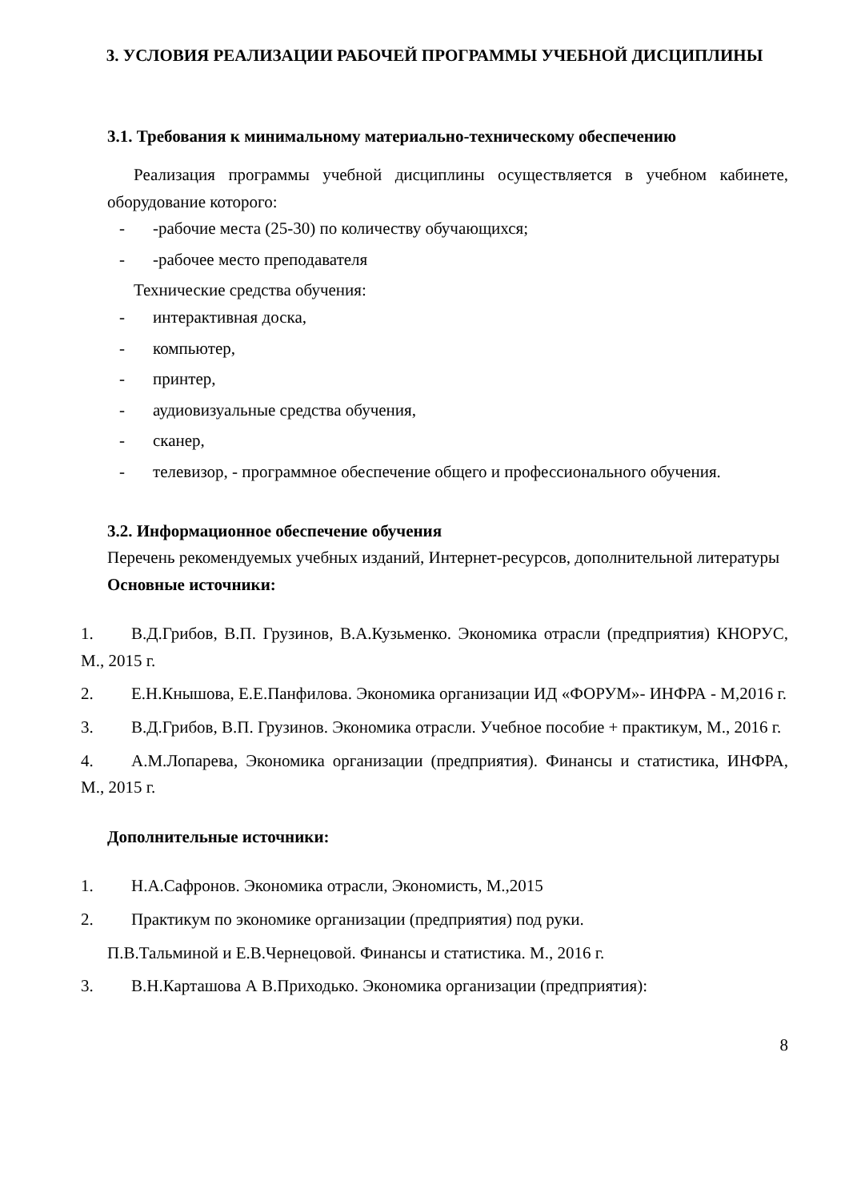3. УСЛОВИЯ РЕАЛИЗАЦИИ РАБОЧЕЙ ПРОГРАММЫ УЧЕБНОЙ ДИСЦИПЛИНЫ
3.1. Требования к минимальному материально-техническому обеспечению
Реализация программы учебной дисциплины осуществляется в учебном кабинете, оборудование которого:
- -рабочие места (25-30) по количеству обучающихся;
- -рабочее место преподавателя
Технические средства обучения:
- интерактивная доска,
- компьютер,
- принтер,
- аудиовизуальные средства обучения,
- сканер,
- телевизор, - программное обеспечение общего и профессионального обучения.
3.2. Информационное обеспечение обучения
Перечень рекомендуемых учебных изданий, Интернет-ресурсов, дополнительной литературы
Основные источники:
1. В.Д.Грибов, В.П. Грузинов, В.А.Кузьменко. Экономика отрасли (предприятия) КНОРУС, М., 2015 г.
2. Е.Н.Кнышова, Е.Е.Панфилова. Экономика организации ИД «ФОРУМ»- ИНФРА - М,2016 г.
3. В.Д.Грибов, В.П. Грузинов. Экономика отрасли. Учебное пособие + практикум, М., 2016 г.
4. А.М.Лопарева, Экономика организации (предприятия). Финансы и статистика, ИНФРА, М., 2015 г.
Дополнительные источники:
1. Н.А.Сафронов. Экономика отрасли, Экономисть, М.,2015
2. Практикум по экономике организации (предприятия) под руки.
П.В.Тальминой и Е.В.Чернецовой. Финансы и статистика. М., 2016 г.
3. В.Н.Карташова А В.Приходько. Экономика организации (предприятия):
8